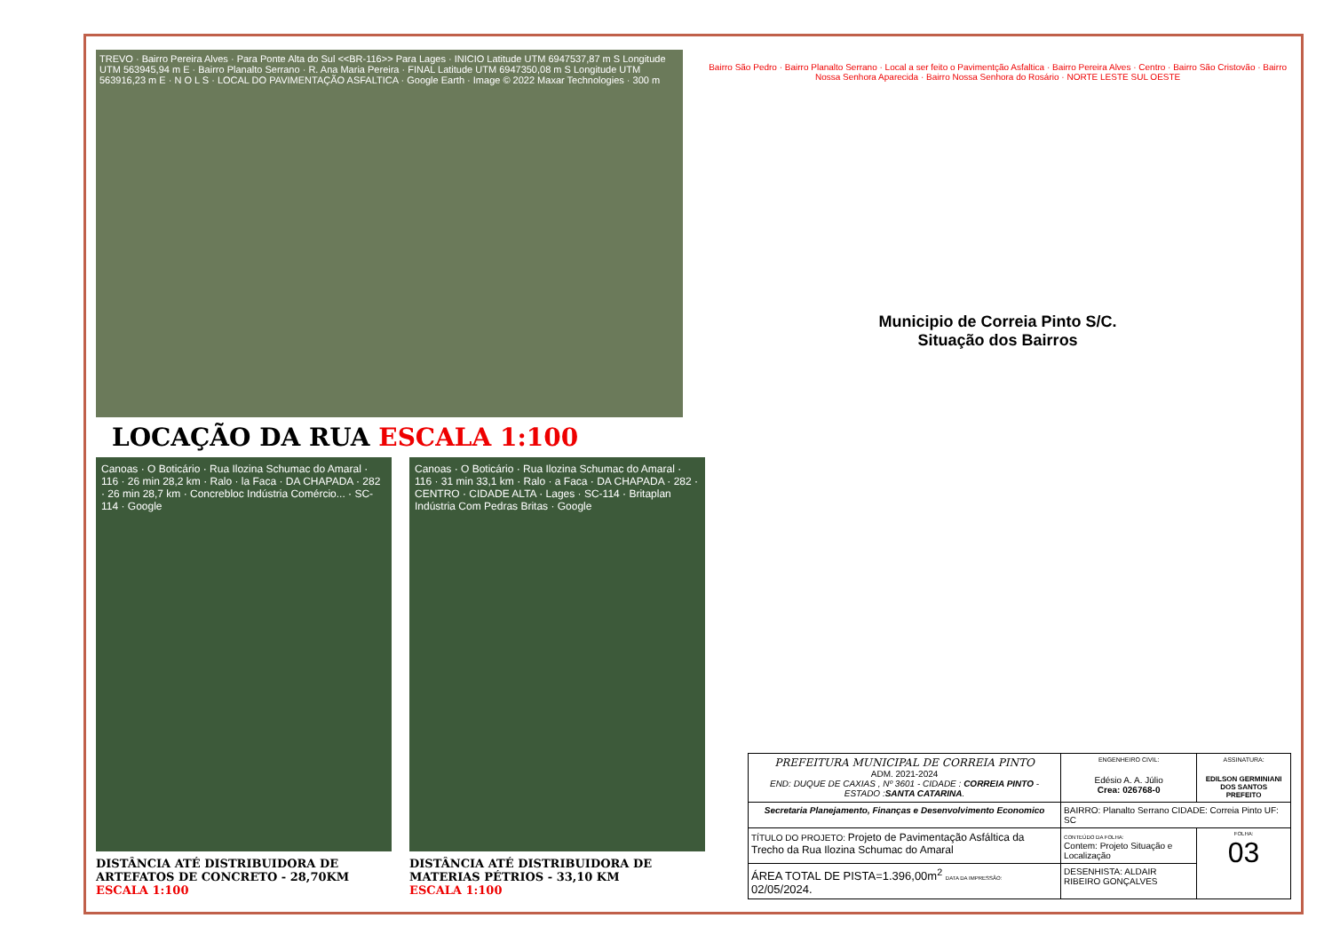TREVO · Bairro Pereira Alves · Para Ponte Alta do Sul <<BR-116>> Para Lages · INICIO Latitude UTM 6947537,87 m S Longitude UTM 563945,94 m E · Bairro Planalto Serrano · R. Ana Maria Pereira · FINAL Latitude UTM 6947350,08 m S Longitude UTM 563916,23 m E · N O L S · LOCAL DO PAVIMENTAÇÃO ASFALTICA · Google Earth · Image © 2022 Maxar Technologies · 300 m
Bairro São Pedro · Bairro Planalto Serrano · Local a ser feito o Pavimentção Asfaltica · Bairro Pereira Alves · Centro · Bairro São Cristovão · Bairro Nossa Senhora Aparecida · Bairro Nossa Senhora do Rosário · NORTE LESTE SUL OESTE
Municipio de Correia Pinto S/C.
Situação dos Bairros
LOCAÇÃO DA RUA ESCALA 1:100
Canoas · O Boticário · Rua Ilozina Schumac do Amaral · 116 · 26 min 28,2 km · Ralo · la Faca · DA CHAPADA · 282 · 26 min 28,7 km · Concrebloc Indústria Comércio... · SC-114 · Google
DISTÂNCIA ATÉ DISTRIBUIDORA DE
ARTEFATOS DE CONCRETO - 28,70KM
ESCALA 1:100
Canoas · O Boticário · Rua Ilozina Schumac do Amaral · 116 · 31 min 33,1 km · Ralo · a Faca · DA CHAPADA · 282 · CENTRO · CIDADE ALTA · Lages · SC-114 · Britaplan Indústria Com Pedras Britas · Google
DISTÂNCIA ATÉ DISTRIBUIDORA DE
MATERIAS PÉTRIOS - 33,10 KM
ESCALA 1:100
| PREFEITURA MUNICIPAL DE CORREIA PINTO ADM. 2021-2024 END: DUQUE DE CAXIAS , Nº 3601 - CIDADE : CORREIA PINTO - ESTADO : SANTA CATARINA . | ENGENHEIRO CIVIL: Edésio A. A. Júlio Crea: 026768-0 | ASSINATURA: EDILSON GERMINIANI DOS SANTOS PREFEITO |
| Secretaria Planejamento, Finanças e Desenvolvimento Economico | BAIRRO: Planalto Serrano CIDADE: Correia Pinto UF: SC | |
| TÍTULO DO PROJETO: Projeto de Pavimentação Asfáltica da Trecho da Rua Ilozina Schumac do Amaral | CONTEÚDO DA FOLHA: Contem: Projeto Situação e Localização | FOLHA: 03 |
| ÁREA TOTAL DE PISTA=1.396,00m<sup>2</sup> DATA DA IMPRESSÃO: 02/05/2024. | DESENHISTA: ALDAIR RIBEIRO GONÇALVES | |